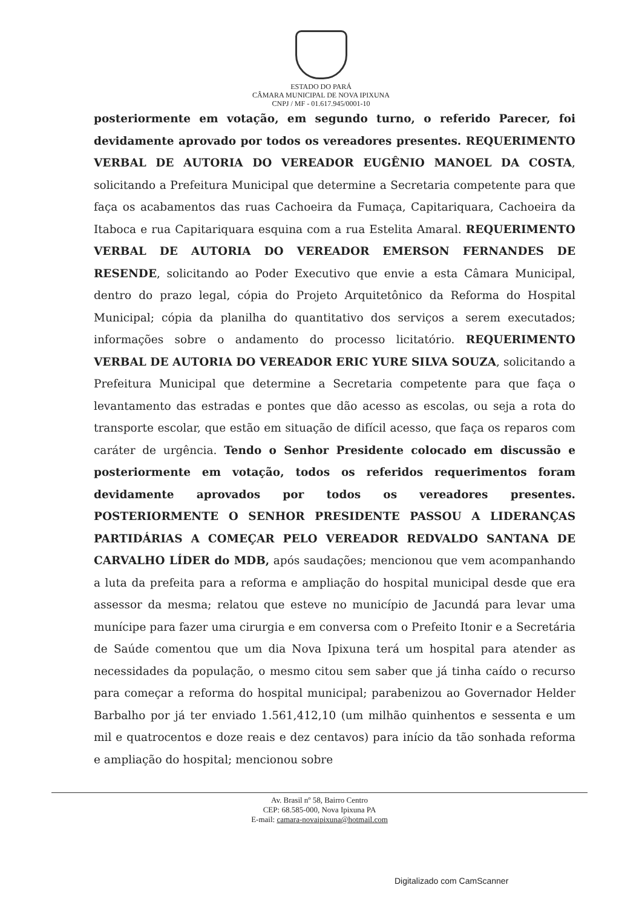ESTADO DO PARÁ
CÂMARA MUNICIPAL DE NOVA IPIXUNA
CNPJ / MF - 01.617.945/0001-10
posteriormente em votação, em segundo turno, o referido Parecer, foi devidamente aprovado por todos os vereadores presentes. REQUERIMENTO VERBAL DE AUTORIA DO VEREADOR EUGÊNIO MANOEL DA COSTA, solicitando a Prefeitura Municipal que determine a Secretaria competente para que faça os acabamentos das ruas Cachoeira da Fumaça, Capitariquara, Cachoeira da Itaboca e rua Capitariquara esquina com a rua Estelita Amaral. REQUERIMENTO VERBAL DE AUTORIA DO VEREADOR EMERSON FERNANDES DE RESENDE, solicitando ao Poder Executivo que envie a esta Câmara Municipal, dentro do prazo legal, cópia do Projeto Arquitetônico da Reforma do Hospital Municipal; cópia da planilha do quantitativo dos serviços a serem executados; informações sobre o andamento do processo licitatório. REQUERIMENTO VERBAL DE AUTORIA DO VEREADOR ERIC YURE SILVA SOUZA, solicitando a Prefeitura Municipal que determine a Secretaria competente para que faça o levantamento das estradas e pontes que dão acesso as escolas, ou seja a rota do transporte escolar, que estão em situação de difícil acesso, que faça os reparos com caráter de urgência. Tendo o Senhor Presidente colocado em discussão e posteriormente em votação, todos os referidos requerimentos foram devidamente aprovados por todos os vereadores presentes. POSTERIORMENTE O SENHOR PRESIDENTE PASSOU A LIDERANÇAS PARTIDÁRIAS A COMEÇAR PELO VEREADOR REDVALDO SANTANA DE CARVALHO LÍDER do MDB, após saudações; mencionou que vem acompanhando a luta da prefeita para a reforma e ampliação do hospital municipal desde que era assessor da mesma; relatou que esteve no município de Jacundá para levar uma munícipe para fazer uma cirurgia e em conversa com o Prefeito Itonir e a Secretária de Saúde comentou que um dia Nova Ipixuna terá um hospital para atender as necessidades da população, o mesmo citou sem saber que já tinha caído o recurso para começar a reforma do hospital municipal; parabenizou ao Governador Helder Barbalho por já ter enviado 1.561,412,10 (um milhão quinhentos e sessenta e um mil e quatrocentos e doze reais e dez centavos) para início da tão sonhada reforma e ampliação do hospital; mencionou sobre
Av. Brasil nº 58, Bairro Centro
CEP: 68.585-000, Nova Ipixuna PA
E-mail: camara-novaipixuna@hotmail.com
Digitalizado com CamScanner